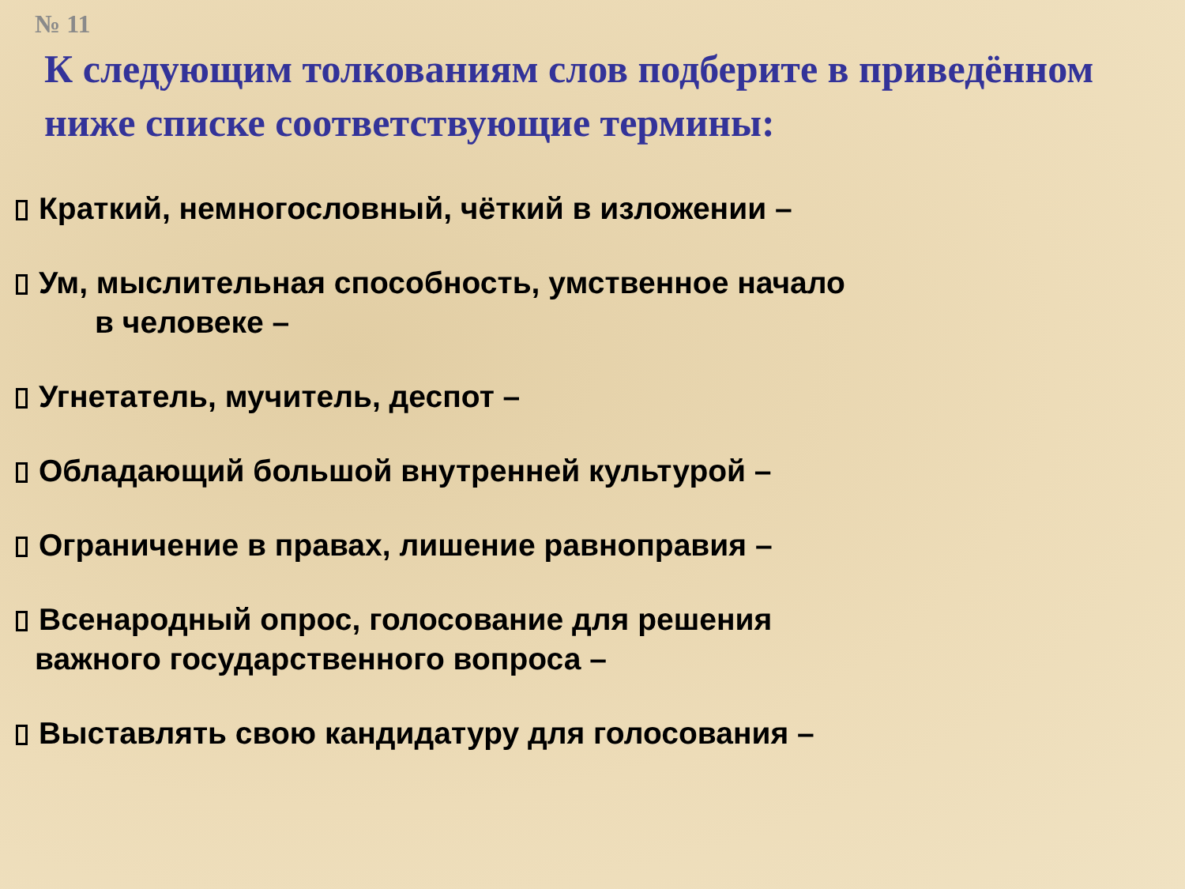№ 11
К следующим толкованиям слов подберите в приведённом ниже списке соответствующие термины:
Краткий, немногословный, чёткий в изложении –
Ум, мыслительная способность, умственное начало
в человеке –
Угнетатель, мучитель, деспот –
Обладающий большой внутренней культурой –
Ограничение в правах, лишение равноправия –
Всенародный опрос, голосование для решения
важного государственного вопроса –
Выставлять свою кандидатуру для голосования –